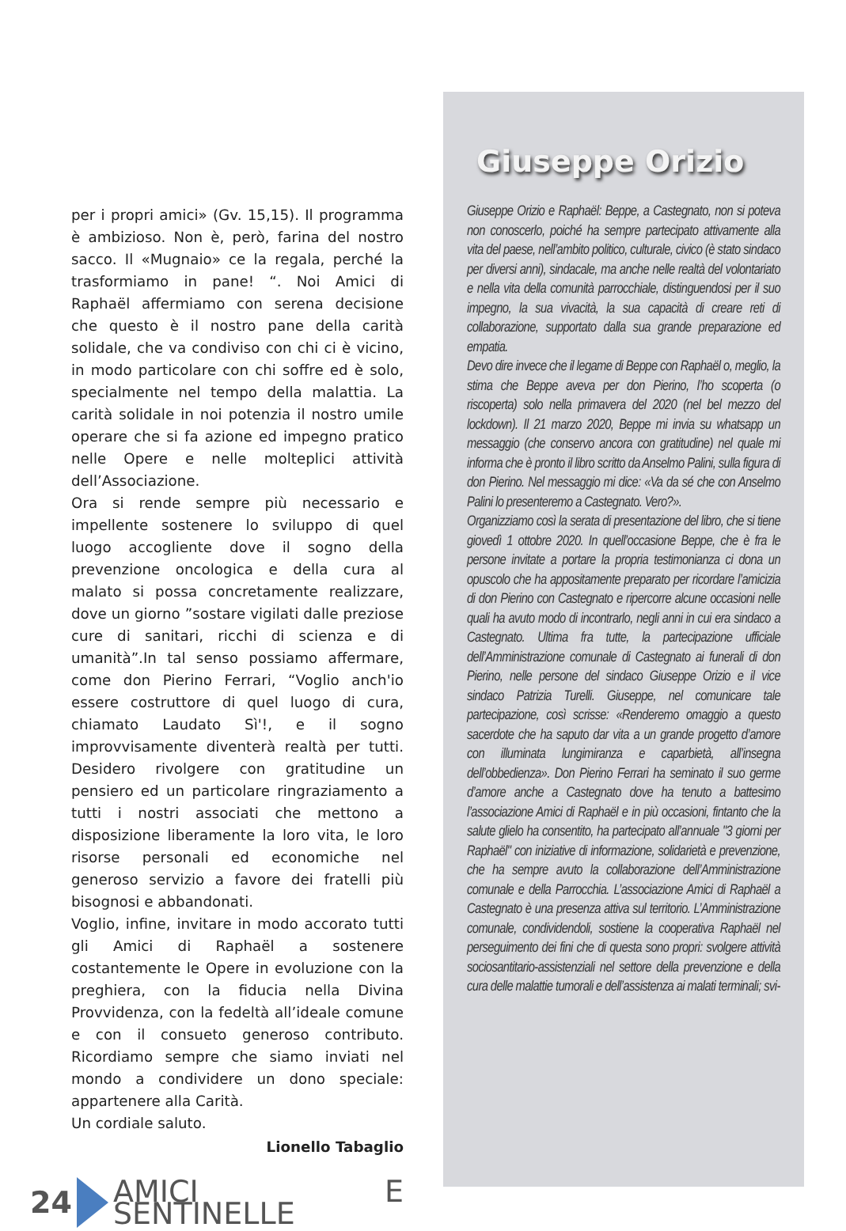per i propri amici» (Gv. 15,15). Il programma è ambizioso. Non è, però, farina del nostro sacco. Il «Mugnaio» ce la regala, perché la trasformiamo in pane! “. Noi Amici di Raphaël affermiamo con serena decisione che questo è il nostro pane della carità solidale, che va condiviso con chi ci è vicino, in modo particolare con chi soffre ed è solo, specialmente nel tempo della malattia. La carità solidale in noi potenzia il nostro umile operare che si fa azione ed impegno pratico nelle Opere e nelle molteplici attività dell’Associazione.
Ora si rende sempre più necessario e impellente sostenere lo sviluppo di quel luogo accogliente dove il sogno della prevenzione oncologica e della cura al malato si possa concretamente realizzare, dove un giorno ”sostare vigilati dalle preziose cure di sanitari, ricchi di scienza e di umanità”.In tal senso possiamo affermare, come don Pierino Ferrari, “Voglio anch'io essere costruttore di quel luogo di cura, chiamato Laudato Sì'!, e il sogno improvvisamente diventerà realtà per tutti. Desidero rivolgere con gratitudine un pensiero ed un particolare ringraziamento a tutti i nostri associati che mettono a disposizione liberamente la loro vita, le loro risorse personali ed economiche nel generoso servizio a favore dei fratelli più bisognosi e abbandonati.
Voglio, infine, invitare in modo accorato tutti gli Amici di Raphaël a sostenere costantemente le Opere in evoluzione con la preghiera, con la fiducia nella Divina Provvidenza, con la fedeltà all’ideale comune e con il consueto generoso contributo. Ricordiamo sempre che siamo inviati nel mondo a condividere un dono speciale: appartenere alla Carità.
Un cordiale saluto.
Lionello Tabaglio
24 AMICI E SENTINELLE
Giuseppe Orizio
Giuseppe Orizio e Raphaël: Beppe, a Castegnato, non si poteva non conoscerlo, poiché ha sempre partecipato attivamente alla vita del paese, nell’ambito politico, culturale, civico (è stato sindaco per diversi anni), sindacale, ma anche nelle realtà del volontariato e nella vita della comunità parrocchiale, distinguendosi per il suo impegno, la sua vivacità, la sua capacità di creare reti di collaborazione, supportato dalla sua grande preparazione ed empatia.
Devo dire invece che il legame di Beppe con Raphaël o, meglio, la stima che Beppe aveva per don Pierino, l’ho scoperta (o riscoperta) solo nella primavera del 2020 (nel bel mezzo del lockdown). Il 21 marzo 2020, Beppe mi invia su whatsapp un messaggio (che conservo ancora con gratitudine) nel quale mi informa che è pronto il libro scritto da Anselmo Palini, sulla figura di don Pierino. Nel messaggio mi dice: «Va da sé che con Anselmo Palini lo presenteremo a Castegnato. Vero?».
Organizziamo così la serata di presentazione del libro, che si tiene giovedì 1 ottobre 2020. In quell’occasione Beppe, che è fra le persone invitate a portare la propria testimonianza ci dona un opuscolo che ha appositamente preparato per ricordare l’amicizia di don Pierino con Castegnato e ripercorre alcune occasioni nelle quali ha avuto modo di incontrarlo, negli anni in cui era sindaco a Castegnato. Ultima fra tutte, la partecipazione ufficiale dell’Amministrazione comunale di Castegnato ai funerali di don Pierino, nelle persone del sindaco Giuseppe Orizio e il vice sindaco Patrizia Turelli. Giuseppe, nel comunicare tale partecipazione, così scrisse: «Renderemo omaggio a questo sacerdote che ha saputo dar vita a un grande progetto d’amore con illuminata lungimiranza e caparbietà, all’insegna dell’obbedienza». Don Pierino Ferrari ha seminato il suo germe d’amore anche a Castegnato dove ha tenuto a battesimo l’associazione Amici di Raphaël e in più occasioni, fintanto che la salute glielo ha consentito, ha partecipato all’annuale "3 giorni per Raphaël" con iniziative di informazione, solidarietà e prevenzione, che ha sempre avuto la collaborazione dell’Amministrazione comunale e della Parrocchia. L’associazione Amici di Raphaël a Castegnato è una presenza attiva sul territorio. L’Amministrazione comunale, condividendoli, sostiene la cooperativa Raphaël nel perseguimento dei fini che di questa sono propri: svolgere attività sociosantitario-assistenziali nel settore della prevenzione e della cura delle malattie tumorali e dell’assistenza ai malati terminali; svi-